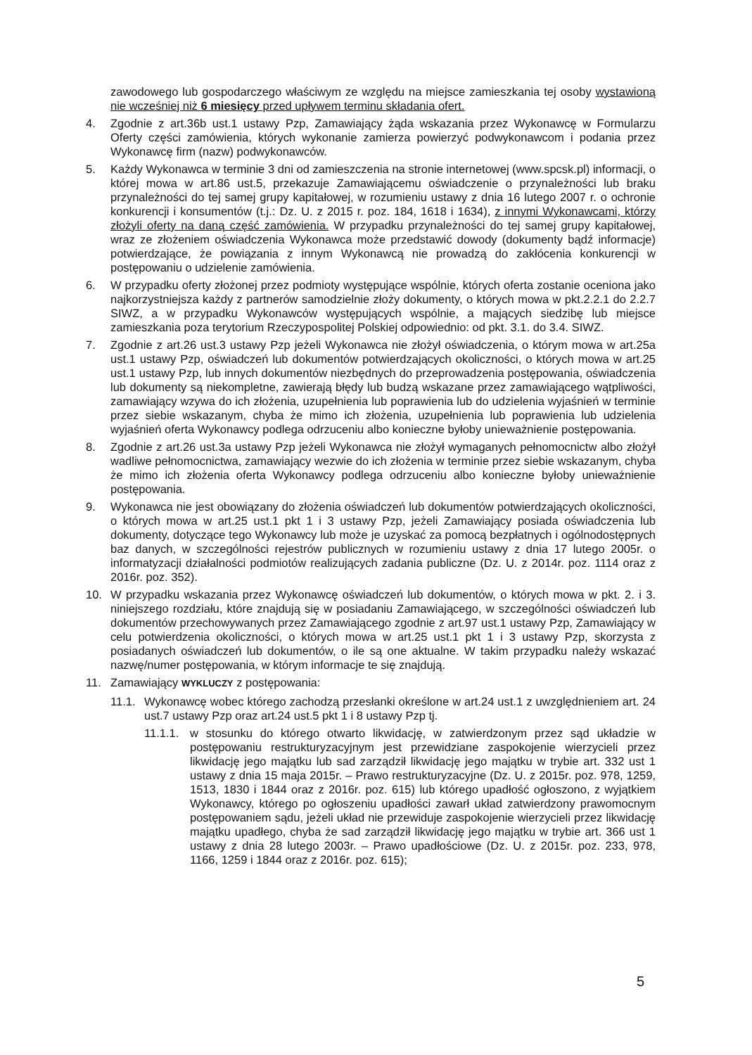zawodowego lub gospodarczego właściwym ze względu na miejsce zamieszkania tej osoby wystawioną nie wcześniej niż 6 miesięcy przed upływem terminu składania ofert.
4. Zgodnie z art.36b ust.1 ustawy Pzp, Zamawiający żąda wskazania przez Wykonawcę w Formularzu Oferty części zamówienia, których wykonanie zamierza powierzyć podwykonawcom i podania przez Wykonawcę firm (nazw) podwykonawców.
5. Każdy Wykonawca w terminie 3 dni od zamieszczenia na stronie internetowej (www.spcsk.pl) informacji, o której mowa w art.86 ust.5, przekazuje Zamawiającemu oświadczenie o przynależności lub braku przynależności do tej samej grupy kapitałowej, w rozumieniu ustawy z dnia 16 lutego 2007 r. o ochronie konkurencji i konsumentów (t.j.: Dz. U. z 2015 r. poz. 184, 1618 i 1634), z innymi Wykonawcami, którzy złożyli oferty na daną część zamówienia. W przypadku przynależności do tej samej grupy kapitałowej, wraz ze złożeniem oświadczenia Wykonawca może przedstawić dowody (dokumenty bądź informacje) potwierdzające, że powiązania z innym Wykonawcą nie prowadzą do zakłócenia konkurencji w postępowaniu o udzielenie zamówienia.
6. W przypadku oferty złożonej przez podmioty występujące wspólnie, których oferta zostanie oceniona jako najkorzystniejsza każdy z partnerów samodzielnie złoży dokumenty, o których mowa w pkt.2.2.1 do 2.2.7 SIWZ, a w przypadku Wykonawców występujących wspólnie, a mających siedzibę lub miejsce zamieszkania poza terytorium Rzeczypospolitej Polskiej odpowiednio: od pkt. 3.1. do 3.4. SIWZ.
7. Zgodnie z art.26 ust.3 ustawy Pzp jeżeli Wykonawca nie złożył oświadczenia, o którym mowa w art.25a ust.1 ustawy Pzp, oświadczeń lub dokumentów potwierdzających okoliczności, o których mowa w art.25 ust.1 ustawy Pzp, lub innych dokumentów niezbędnych do przeprowadzenia postępowania, oświadczenia lub dokumenty są niekompletne, zawierają błędy lub budzą wskazane przez zamawiającego wątpliwości, zamawiający wzywa do ich złożenia, uzupełnienia lub poprawienia lub do udzielenia wyjaśnień w terminie przez siebie wskazanym, chyba że mimo ich złożenia, uzupełnienia lub poprawienia lub udzielenia wyjaśnień oferta Wykonawcy podlega odrzuceniu albo konieczne byłoby unieważnienie postępowania.
8. Zgodnie z art.26 ust.3a ustawy Pzp jeżeli Wykonawca nie złożył wymaganych pełnomocnictw albo złożył wadliwe pełnomocnictwa, zamawiający wezwie do ich złożenia w terminie przez siebie wskazanym, chyba że mimo ich złożenia oferta Wykonawcy podlega odrzuceniu albo konieczne byłoby unieważnienie postępowania.
9. Wykonawca nie jest obowiązany do złożenia oświadczeń lub dokumentów potwierdzających okoliczności, o których mowa w art.25 ust.1 pkt 1 i 3 ustawy Pzp, jeżeli Zamawiający posiada oświadczenia lub dokumenty, dotyczące tego Wykonawcy lub może je uzyskać za pomocą bezpłatnych i ogólnodostępnych baz danych, w szczególności rejestrów publicznych w rozumieniu ustawy z dnia 17 lutego 2005r. o informatyzacji działalności podmiotów realizujących zadania publiczne (Dz. U. z 2014r. poz. 1114 oraz z 2016r. poz. 352).
10. W przypadku wskazania przez Wykonawcę oświadczeń lub dokumentów, o których mowa w pkt. 2. i 3. niniejszego rozdziału, które znajdują się w posiadaniu Zamawiającego, w szczególności oświadczeń lub dokumentów przechowywanych przez Zamawiającego zgodnie z art.97 ust.1 ustawy Pzp, Zamawiający w celu potwierdzenia okoliczności, o których mowa w art.25 ust.1 pkt 1 i 3 ustawy Pzp, skorzysta z posiadanych oświadczeń lub dokumentów, o ile są one aktualne. W takim przypadku należy wskazać nazwę/numer postępowania, w którym informacje te się znajdują.
11. Zamawiający WYKLUCZY z postępowania:
11.1.
Wykonawcę wobec którego zachodzą przesłanki określone w art.24 ust.1 z uwzględnieniem art. 24 ust.7 ustawy Pzp oraz art.24 ust.5 pkt 1 i 8 ustawy Pzp tj.
11.1.1.
w stosunku do którego otwarto likwidację, w zatwierdzonym przez sąd układzie w postępowaniu restrukturyzacyjnym jest przewidziane zaspokojenie wierzycieli przez likwidację jego majątku lub sad zarządził likwidację jego majątku w trybie art. 332 ust 1 ustawy z dnia 15 maja 2015r. – Prawo restrukturyzacyjne (Dz. U. z 2015r. poz. 978, 1259, 1513, 1830 i 1844 oraz z 2016r. poz. 615) lub którego upadłość ogłoszono, z wyjątkiem Wykonawcy, którego po ogłoszeniu upadłości zawarł układ zatwierdzony prawomocnym postępowaniem sądu, jeżeli układ nie przewiduje zaspokojenie wierzycieli przez likwidację majątku upadłego, chyba że sad zarządził likwidację jego majątku w trybie art. 366 ust 1 ustawy z dnia 28 lutego 2003r. – Prawo upadłościowe (Dz. U. z 2015r. poz. 233, 978, 1166, 1259 i 1844 oraz z 2016r. poz. 615);
5